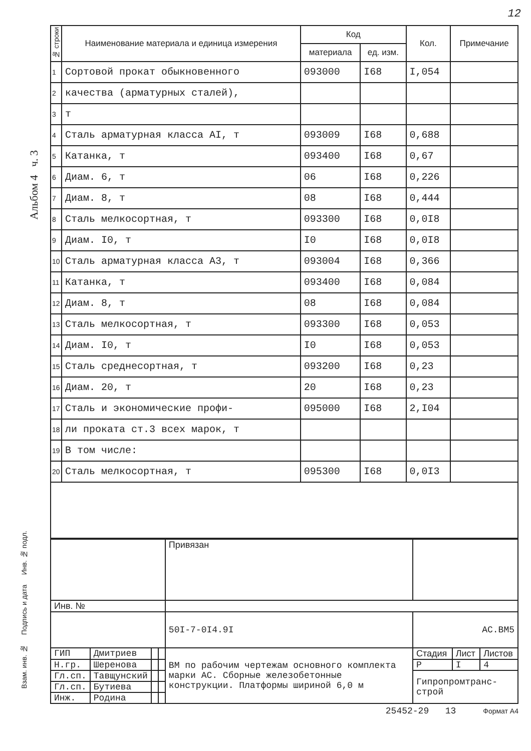12
Альбом 4 ч. 3
| № строки | Наименование материала и единица измерения | Код | | Кол. | Примечание |
| --- | --- | --- | --- | --- | --- |
| | | материала | ед. изм. | | |
| 1 | Сортовой прокат обыкновенного | 093000 | I68 | I,054 | |
| 2 | качества (арматурных сталей), | | | | |
| 3 | т | | | | |
| 4 | Сталь арматурная класса AI, т | 093009 | I68 | 0,688 | |
| 5 | Катанка, т | 093400 | I68 | 0,67 | |
| 6 | Диам. 6, т | 06 | I68 | 0,226 | |
| 7 | Диам. 8, т | 08 | I68 | 0,444 | |
| 8 | Сталь мелкосортная, т | 093300 | I68 | 0,0I8 | |
| 9 | Диам. I0, т | I0 | I68 | 0,0I8 | |
| 10 | Сталь арматурная класса A3, т | 093004 | I68 | 0,366 | |
| 11 | Катанка, т | 093400 | I68 | 0,084 | |
| 12 | Диам. 8, т | 08 | I68 | 0,084 | |
| 13 | Сталь мелкосортная, т | 093300 | I68 | 0,053 | |
| 14 | Диам. I0, т | I0 | I68 | 0,053 | |
| 15 | Сталь среднесортная, т | 093200 | I68 | 0,23 | |
| 16 | Диам. 20, т | 20 | I68 | 0,23 | |
| 17 | Сталь и экономические профи- | 095000 | I68 | 2,I04 | |
| 18 | ли проката ст.3 всех марок, т | | | | |
| 19 | В том числе: | | | | |
| 20 | Сталь мелкосортная, т | 095300 | I68 | 0,0I3 | |
| | | | | Привязан | | | |
| Инв. № | | | | | | | |
| | | | | 50I-7-0I4.9I | АС.ВМ5 | | |
| ГИП | Дмитриев | | | ВМ по рабочим чертежам основного комплекта марки АС. Сборные железобетонные конструкции. Платформы шириной 6,0 м | Стадия | Лист | Листов |
| Н.гр. | Шеренова | | | | Р | I | 4 |
| Гл.сп. | Тавщунский | | | | Гипропромтранс-строй | | |
| Гл.сп. | Бутиева | | | | | | |
| Инж. | Родина | | | | | | |
25452-29 13 Формат А4
Взам. инв. № Подпись и дата Инв. № подл.